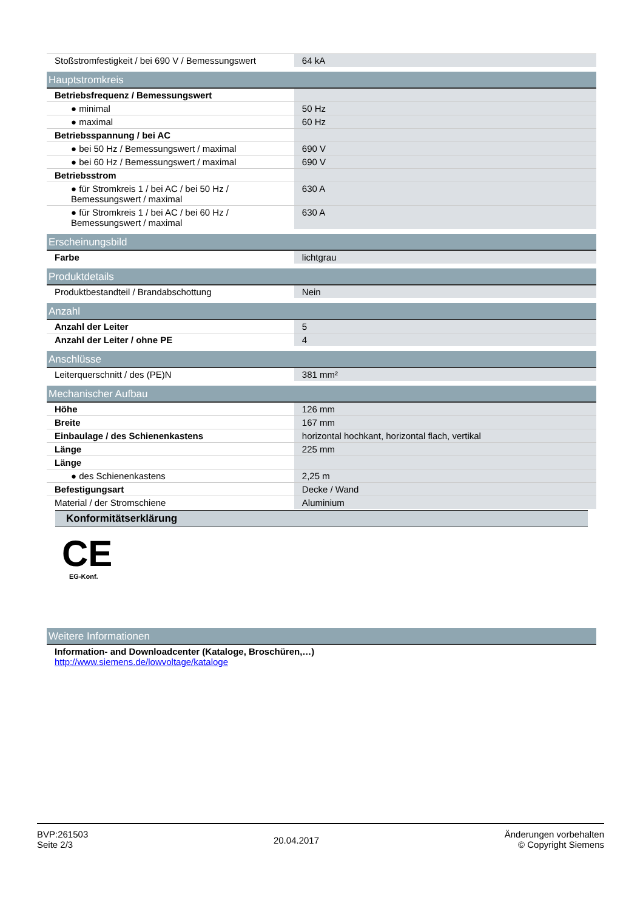| Stoßstromfestigkeit / bei 690 V / Bemessungswert | 64 kA |
| Hauptstromkreis | |
| Betriebsfrequenz / Bemessungswert | |
| ● minimal | 50 Hz |
| ● maximal | 60 Hz |
| Betriebsspannung / bei AC | |
| ● bei 50 Hz / Bemessungswert / maximal | 690 V |
| ● bei 60 Hz / Bemessungswert / maximal | 690 V |
| Betriebsstrom | |
| ● für Stromkreis 1 / bei AC / bei 50 Hz / Bemessungswert / maximal | 630 A |
| ● für Stromkreis 1 / bei AC / bei 60 Hz / Bemessungswert / maximal | 630 A |
| Erscheinungsbild | |
| Farbe | lichtgrau |
| Produktdetails | |
| Produktbestandteil / Brandabschottung | Nein |
| Anzahl | |
| Anzahl der Leiter | 5 |
| Anzahl der Leiter / ohne PE | 4 |
| Anschlüsse | |
| Leiterquerschnitt / des (PE)N | 381 mm² |
| Mechanischer Aufbau | |
| Höhe | 126 mm |
| Breite | 167 mm |
| Einbaulage / des Schienenkastens | horizontal hochkant, horizontal flach, vertikal |
| Länge | 225 mm |
| Länge | |
| ● des Schienenkastens | 2,25 m |
| Befestigungsart | Decke / Wand |
| Material / der Stromschiene | Aluminium |
Konformitätserklärung
CE
EG-Konf.
| Weitere Informationen |
| Information- and Downloadcenter (Kataloge, Broschüren,…) http://www.siemens.de/lowvoltage/kataloge |
BVP:261503
Seite 2/3
20.04.2017
Änderungen vorbehalten
© Copyright Siemens